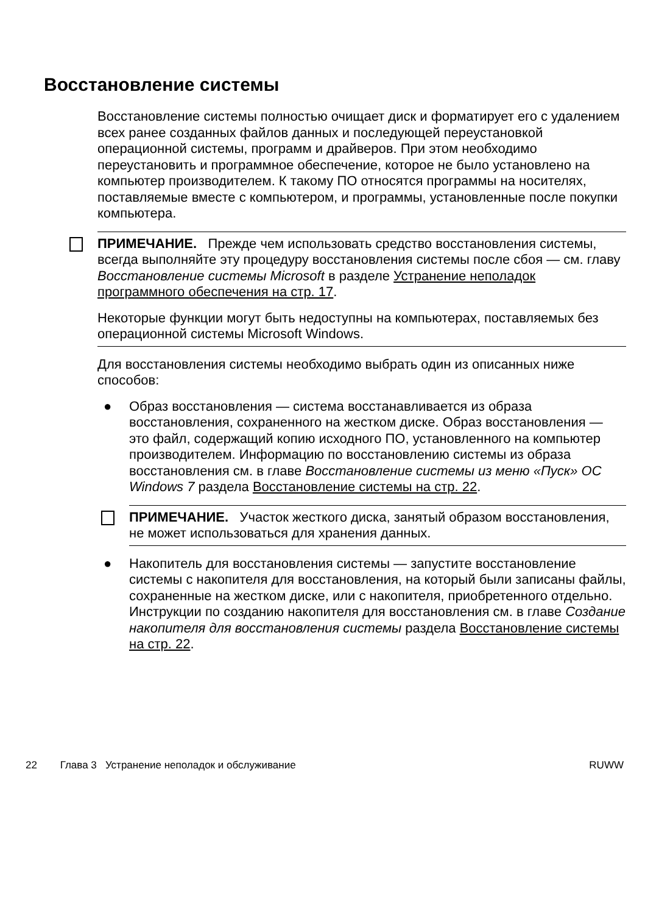Восстановление системы
Восстановление системы полностью очищает диск и форматирует его с удалением всех ранее созданных файлов данных и последующей переустановкой операционной системы, программ и драйверов. При этом необходимо переустановить и программное обеспечение, которое не было установлено на компьютер производителем. К такому ПО относятся программы на носителях, поставляемые вместе с компьютером, и программы, установленные после покупки компьютера.
ПРИМЕЧАНИЕ. Прежде чем использовать средство восстановления системы, всегда выполняйте эту процедуру восстановления системы после сбоя — см. главу Восстановление системы Microsoft в разделе Устранение неполадок программного обеспечения на стр. 17.
Некоторые функции могут быть недоступны на компьютерах, поставляемых без операционной системы Microsoft Windows.
Для восстановления системы необходимо выбрать один из описанных ниже способов:
● Образ восстановления — система восстанавливается из образа восстановления, сохраненного на жестком диске. Образ восстановления — это файл, содержащий копию исходного ПО, установленного на компьютер производителем. Информацию по восстановлению системы из образа восстановления см. в главе Восстановление системы из меню «Пуск» ОС Windows 7 раздела Восстановление системы на стр. 22.
ПРИМЕЧАНИЕ. Участок жесткого диска, занятый образом восстановления, не может использоваться для хранения данных.
● Накопитель для восстановления системы — запустите восстановление системы с накопителя для восстановления, на который были записаны файлы, сохраненные на жестком диске, или с накопителя, приобретенного отдельно. Инструкции по созданию накопителя для восстановления см. в главе Создание накопителя для восстановления системы раздела Восстановление системы на стр. 22.
22 Глава 3 Устранение неполадок и обслуживание RUWW